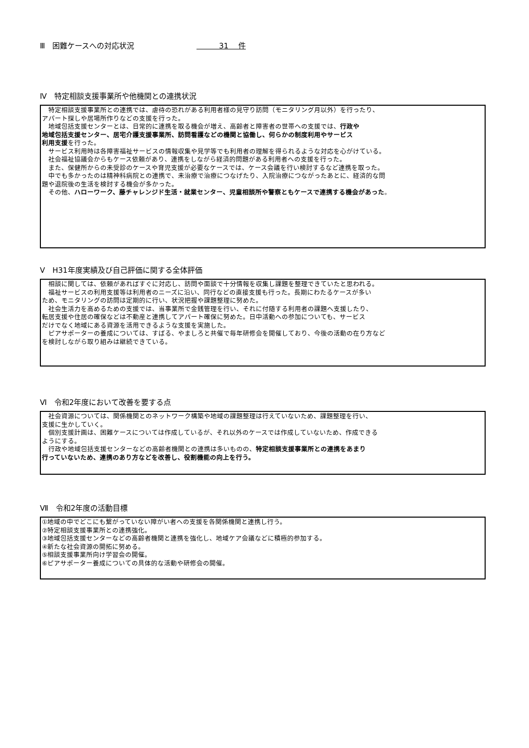Ⅲ　困難ケースへの対応状況 　　　31　 件
Ⅳ　特定相談支援事業所や他機関との連携状況
　特定相談支援事業所との連携では、虐待の恐れがある利用者様の見守り訪問（モニタリング月以外）を行ったり、
アパート探しや居場所作りなどの支援を行った。
　地域包括支援センターとは、日常的に連携を取る機会が増え、高齢者と障害者の世帯への支援では、行政や
地域包括支援センター、居宅介護支援事業所、訪問看護などの機関と協働し、何らかの制度利用やサービス
利用支援を行った。
　サービス利用時は各障害福祉サービスの情報収集や見学等でも利用者の理解を得られるような対応を心がけている。
　社会福祉協議会からもケース依頼があり、連携をしながら経済的問題がある利用者への支援を行った。
　また、保健所からの未受診のケースや育児支援が必要なケースでは、ケース会議を行い検討するなど連携を取った。
　中でも多かったのは精神科病院との連携で、未治療で治療につなげたり、入院治療につながったあとに、経済的な問
題や退院後の生活を検討する機会が多かった。
　その他、ハローワーク、藤チャレンジド生活・就業センター、児童相談所や警察ともケースで連携する機会があった。
Ⅴ　H31年度実績及び自己評価に関する全体評価
　相談に関しては、依頼があればすぐに対応し、訪問や面談で十分情報を収集し課題を整理できていたと思われる。
　福祉サービスの利用支援等は利用者のニーズに沿い、同行などの直接支援も行った。長期にわたるケースが多い
ため、モニタリングの訪問は定期的に行い、状況把握や課題整理に努めた。
　社会生活力を高めるための支援では、当事業所で金銭管理を行い、それに付随する利用者の課題へ支援したり、
転居支援や住居の確保などは不動産と連携してアパート確保に努めた。日中活動への参加についても、サービス
だけでなく地域にある資源を活用できるような支援を実施した。
　ピアサポーターの養成については、すばる、やましろと共催で毎年研修会を開催しており、今後の活動の在り方など
を検討しながら取り組みは継続できている。
Ⅵ　令和2年度において改善を要する点
　社会資源については、関係機関とのネットワーク構築や地域の課題整理は行えていないため、課題整理を行い、
支援に生かしていく。
　個別支援計画は、困難ケースについては作成しているが、それ以外のケースでは作成していないため、作成できる
ようにする。
　行政や地域包括支援センターなどの高齢者機関との連携は多いものの、特定相談支援事業所との連携をあまり
行っていないため、連携のあり方などを改善し、役割機能の向上を行う。
Ⅶ　令和2年度の活動目標
①地域の中でどこにも繋がっていない障がい者への支援を各関係機関と連携し行う。
②特定相談支援事業所との連携強化。
③地域包括支援センターなどの高齢者機関と連携を強化し、地域ケア会議などに積極的参加する。
④新たな社会資源の開拓に努める。
⑤相談支援事業所向け学習会の開催。
⑥ピアサポーター養成についての具体的な活動や研修会の開催。